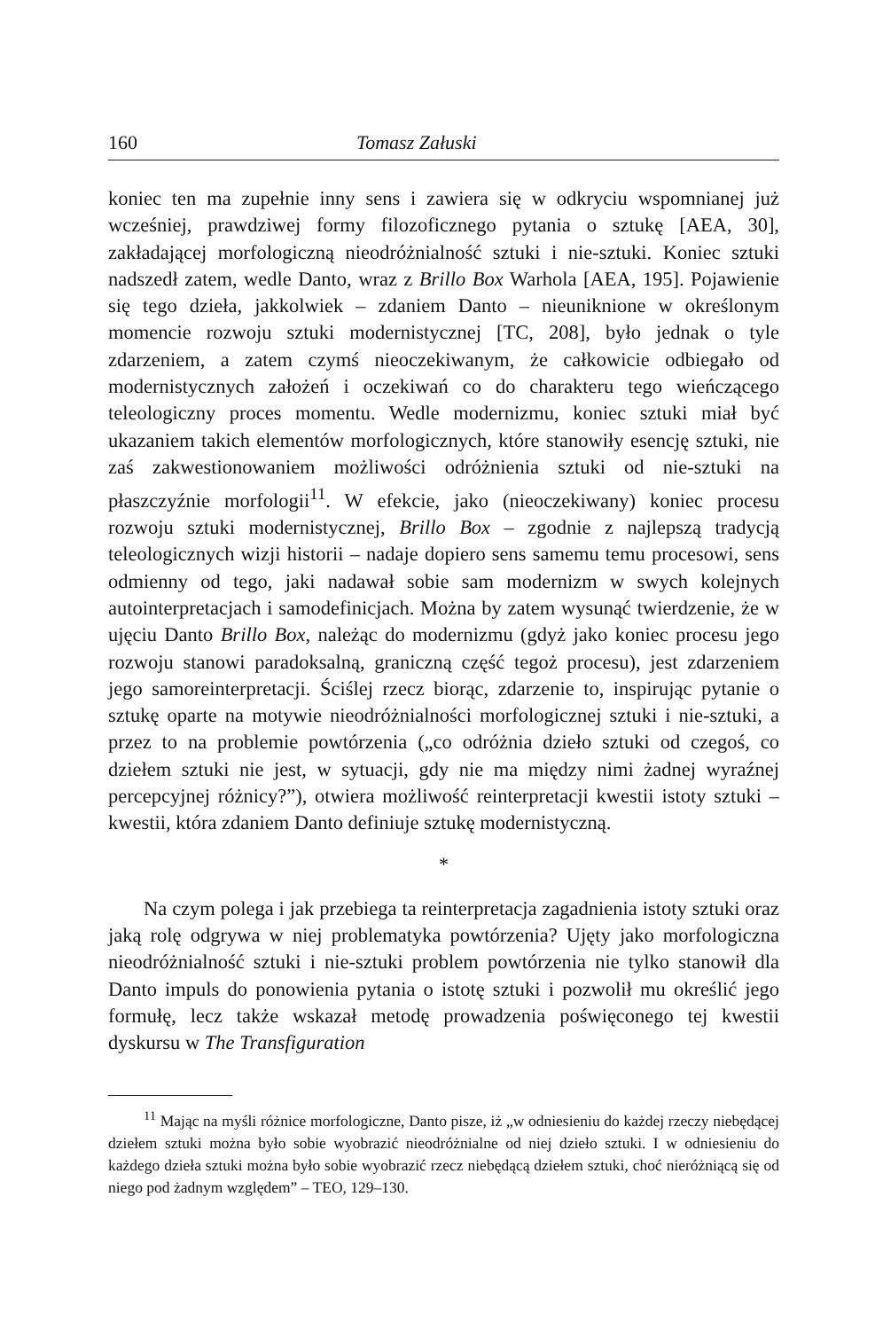160 Tomasz Załuski
koniec ten ma zupełnie inny sens i zawiera się w odkryciu wspomnianej już wcześniej, prawdziwej formy filozoficznego pytania o sztukę [AEA, 30], zakładającej morfologiczną nieodróżnialność sztuki i nie-sztuki. Koniec sztuki nadszedł zatem, wedle Danto, wraz z Brillo Box Warhola [AEA, 195]. Pojawienie się tego dzieła, jakkolwiek – zdaniem Danto – nieuniknione w określonym momencie rozwoju sztuki modernistycznej [TC, 208], było jednak o tyle zdarzeniem, a zatem czymś nieoczekiwanym, że całkowicie odbiegało od modernistycznych założeń i oczekiwań co do charakteru tego wieńczącego teleologiczny proces momentu. Wedle modernizmu, koniec sztuki miał być ukazaniem takich elementów morfologicznych, które stanowiły esencję sztuki, nie zaś zakwestionowaniem możliwości odróżnienia sztuki od nie-sztuki na płaszczyźnie morfologii<sup>11</sup>. W efekcie, jako (nieoczekiwany) koniec procesu rozwoju sztuki modernistycznej, Brillo Box – zgodnie z najlepszą tradycją teleologicznych wizji historii – nadaje dopiero sens samemu temu procesowi, sens odmienny od tego, jaki nadawał sobie sam modernizm w swych kolejnych autointerpretacjach i samodefinicjach. Można by zatem wysunąć twierdzenie, że w ujęciu Danto Brillo Box, należąc do modernizmu (gdyż jako koniec procesu jego rozwoju stanowi paradoksalną, graniczną część tegoż procesu), jest zdarzeniem jego samoreinterpretacji. Ściślej rzecz biorąc, zdarzenie to, inspirując pytanie o sztukę oparte na motywie nieodróżnialności morfologicznej sztuki i nie-sztuki, a przez to na problemie powtórzenia („co odróżnia dzieło sztuki od czegoś, co dziełem sztuki nie jest, w sytuacji, gdy nie ma między nimi żadnej wyraźnej percepcyjnej różnicy?”), otwiera możliwość reinterpretacji kwestii istoty sztuki – kwestii, która zdaniem Danto definiuje sztukę modernistyczną.
*
Na czym polega i jak przebiega ta reinterpretacja zagadnienia istoty sztuki oraz jaką rolę odgrywa w niej problematyka powtórzenia? Ujęty jako morfologiczna nieodróżnialność sztuki i nie-sztuki problem powtórzenia nie tylko stanowił dla Danto impuls do ponowienia pytania o istotę sztuki i pozwolił mu określić jego formułę, lecz także wskazał metodę prowadzenia poświęconego tej kwestii dyskursu w The Transfiguration
<sup>11</sup> Mając na myśli różnice morfologiczne, Danto pisze, iż „w odniesieniu do każdej rzeczy niebędącej dziełem sztuki można było sobie wyobrazić nieodróżnialne od niej dzieło sztuki. I w odniesieniu do każdego dzieła sztuki można było sobie wyobrazić rzecz niebędącą dziełem sztuki, choć nieróżniącą się od niego pod żadnym względem” – TEO, 129–130.